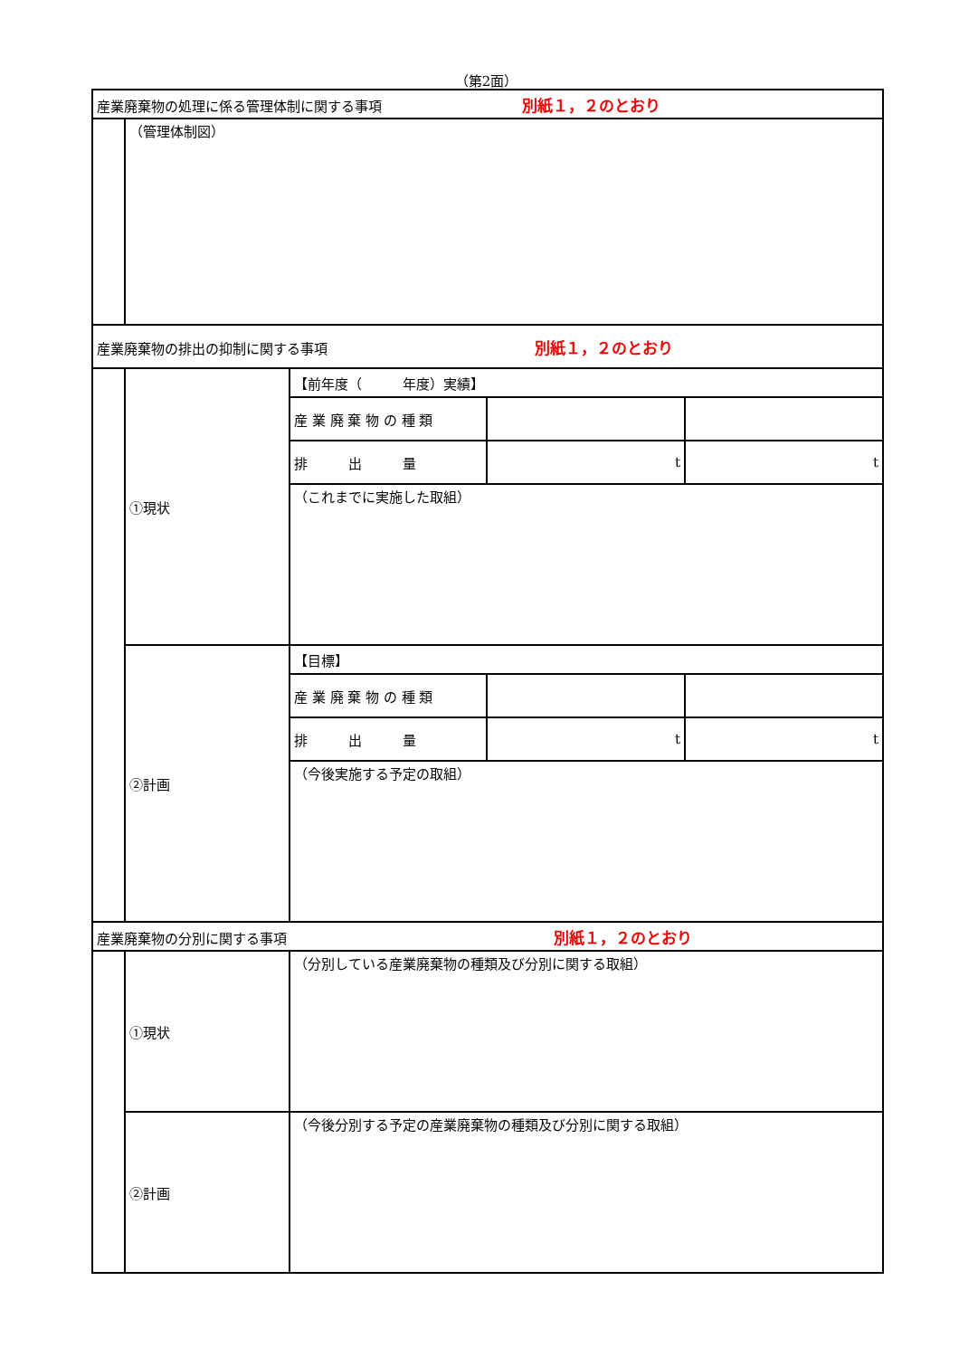（第2面）
| 産業廃棄物の処理に係る管理体制に関する事項 別紙１，２のとおり | | | | |
| | （管理体制図） | | | |
| 産業廃棄物の排出の抑制に関する事項 別紙１，２のとおり | | | | |
| | ①現状 | 【前年度（ 年度）実績】 | | |
| | | 産 業 廃 棄 物 の 種 類 | | |
| | | 排 出 量 | t | t |
| | | （これまでに実施した取組） | | |
| | ②計画 | 【目標】 | | |
| | | 産 業 廃 棄 物 の 種 類 | | |
| | | 排 出 量 | t | t |
| | | （今後実施する予定の取組） | | |
| 産業廃棄物の分別に関する事項 別紙１，２のとおり | | | | |
| | ①現状 | （分別している産業廃棄物の種類及び分別に関する取組） | | |
| | ②計画 | （今後分別する予定の産業廃棄物の種類及び分別に関する取組） | | |